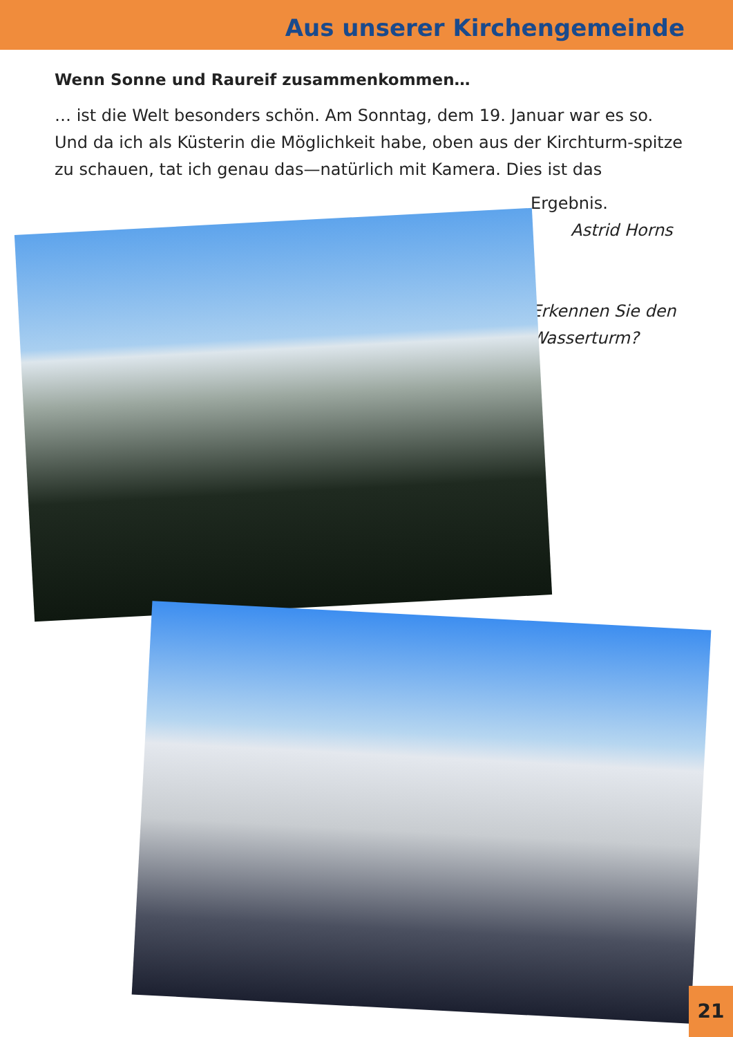Aus unserer Kirchengemeinde
Wenn Sonne und Raureif zusammenkommen…
… ist die Welt besonders schön. Am Sonntag, dem 19. Januar war es so. Und da ich als Küsterin die Möglichkeit habe, oben aus der Kirchturm-spitze zu schauen, tat ich genau das—natürlich mit Kamera. Dies ist das
Ergebnis.
Astrid Horns
Erkennen Sie den
Wasserturm?
21